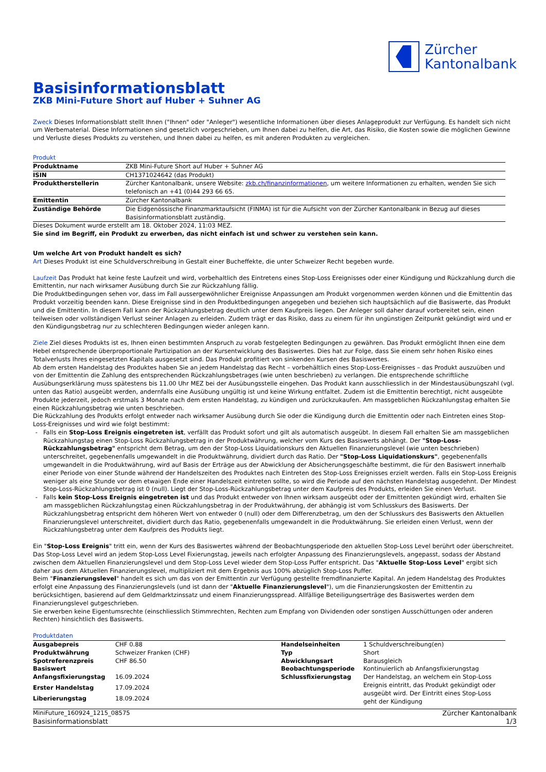Zürcher
Kantonalbank
Basisinformationsblatt
ZKB Mini-Future Short auf Huber + Suhner AG
Zweck Dieses Informationsblatt stellt Ihnen ("Ihnen" oder "Anleger") wesentliche Informationen über dieses Anlageprodukt zur Verfügung. Es handelt sich nicht um Werbematerial. Diese Informationen sind gesetzlich vorgeschrieben, um Ihnen dabei zu helfen, die Art, das Risiko, die Kosten sowie die möglichen Gewinne und Verluste dieses Produkts zu verstehen, und Ihnen dabei zu helfen, es mit anderen Produkten zu vergleichen.
Produkt
| Produktname | ZKB Mini-Future Short auf Huber + Suhner AG |
| ISIN | CH1371024642 (das Produkt) |
| Produktherstellerin | Zürcher Kantonalbank, unsere Website: zkb.ch/finanzinformationen , um weitere Informationen zu erhalten, wenden Sie sich telefonisch an +41 (0)44 293 66 65. |
| Emittentin | Zürcher Kantonalbank |
| Zuständige Behörde | Die Eidgenössische Finanzmarktaufsicht (FINMA) ist für die Aufsicht von der Zürcher Kantonalbank in Bezug auf dieses Basisinformationsblatt zuständig. |
Dieses Dokument wurde erstellt am 18. Oktober 2024, 11:03 MEZ.
Sie sind im Begriff, ein Produkt zu erwerben, das nicht einfach ist und schwer zu verstehen sein kann.
Um welche Art von Produkt handelt es sich?
Art Dieses Produkt ist eine Schuldverschreibung in Gestalt einer Bucheffekte, die unter Schweizer Recht begeben wurde.
Laufzeit Das Produkt hat keine feste Laufzeit und wird, vorbehaltlich des Eintretens eines Stop-Loss Ereignisses oder einer Kündigung und Rückzahlung durch die Emittentin, nur nach wirksamer Ausübung durch Sie zur Rückzahlung fällig.
Die Produktbedingungen sehen vor, dass im Fall aussergewöhnlicher Ereignisse Anpassungen am Produkt vorgenommen werden können und die Emittentin das Produkt vorzeitig beenden kann. Diese Ereignisse sind in den Produktbedingungen angegeben und beziehen sich hauptsächlich auf die Basiswerte, das Produkt und die Emittentin. In diesem Fall kann der Rückzahlungsbetrag deutlich unter dem Kaufpreis liegen. Der Anleger soll daher darauf vorbereitet sein, einen teilweisen oder vollständigen Verlust seiner Anlagen zu erleiden. Zudem trägt er das Risiko, dass zu einem für ihn ungünstigen Zeitpunkt gekündigt wird und er den Kündigungsbetrag nur zu schlechteren Bedingungen wieder anlegen kann.
Ziele Ziel dieses Produkts ist es, Ihnen einen bestimmten Anspruch zu vorab festgelegten Bedingungen zu gewähren. Das Produkt ermöglicht Ihnen eine dem Hebel entsprechende überproportionale Partizipation an der Kursentwicklung des Basiswertes. Dies hat zur Folge, dass Sie einem sehr hohen Risiko eines Totalverlusts Ihres eingesetzten Kapitals ausgesetzt sind. Das Produkt profitiert von sinkenden Kursen des Basiswertes.
Ab dem ersten Handelstag des Produktes haben Sie an jedem Handelstag das Recht – vorbehältlich eines Stop-Loss-Ereignisses – das Produkt auszuüben und von der Emittentin die Zahlung des entsprechenden Rückzahlungsbetrages (wie unten beschrieben) zu verlangen. Die entsprechende schriftliche Ausübungserklärung muss spätestens bis 11.00 Uhr MEZ bei der Ausübungsstelle eingehen. Das Produkt kann ausschliesslich in der Mindestausübungszahl (vgl. unten das Ratio) ausgeübt werden, andernfalls eine Ausübung ungültig ist und keine Wirkung entfaltet. Zudem ist die Emittentin berechtigt, nicht ausgeübte Produkte jederzeit, jedoch erstmals 3 Monate nach dem ersten Handelstag, zu kündigen und zurückzukaufen. Am massgeblichen Rückzahlungstag erhalten Sie einen Rückzahlungsbetrag wie unten beschrieben.
Die Rückzahlung des Produkts erfolgt entweder nach wirksamer Ausübung durch Sie oder die Kündigung durch die Emittentin oder nach Eintreten eines Stop-Loss-Ereignisses und wird wie folgt bestimmt:
Falls ein Stop-Loss Ereignis eingetreten ist, verfällt das Produkt sofort und gilt als automatisch ausgeübt. In diesem Fall erhalten Sie am massgeblichen Rückzahlungstag einen Stop-Loss Rückzahlungsbetrag in der Produktwährung, welcher vom Kurs des Basiswerts abhängt. Der "Stop-Loss-Rückzahlungsbetrag" entspricht dem Betrag, um den der Stop-Loss Liquidationskurs den Aktuellen Finanzierungslevel (wie unten beschrieben) unterschreitet, gegebenenfalls umgewandelt in die Produktwährung, dividiert durch das Ratio. Der "Stop-Loss Liquidationskurs", gegebenenfalls umgewandelt in die Produktwährung, wird auf Basis der Erträge aus der Abwicklung der Absicherungsgeschäfte bestimmt, die für den Basiswert innerhalb einer Periode von einer Stunde während der Handelszeiten des Produktes nach Eintreten des Stop-Loss Ereignisses erzielt werden. Falls ein Stop-Loss Ereignis weniger als eine Stunde vor dem etwaigen Ende einer Handelszeit eintreten sollte, so wird die Periode auf den nächsten Handelstag ausgedehnt. Der Mindest Stop-Loss-Rückzahlungsbetrag ist 0 (null). Liegt der Stop-Loss-Rückzahlungsbetrag unter dem Kaufpreis des Produkts, erleiden Sie einen Verlust.
Falls kein Stop-Loss Ereignis eingetreten ist und das Produkt entweder von Ihnen wirksam ausgeübt oder der Emittenten gekündigt wird, erhalten Sie am massgeblichen Rückzahlungstag einen Rückzahlungsbetrag in der Produktwährung, der abhängig ist vom Schlusskurs des Basiswerts. Der Rückzahlungsbetrag entspricht dem höheren Wert von entweder 0 (null) oder dem Differenzbetrag, um den der Schlusskurs des Basiswerts den Aktuellen Finanzierungslevel unterschreitet, dividiert durch das Ratio, gegebenenfalls umgewandelt in die Produktwährung. Sie erleiden einen Verlust, wenn der Rückzahlungsbetrag unter dem Kaufpreis des Produkts liegt.
Ein "Stop-Loss Ereignis" tritt ein, wenn der Kurs des Basiswertes während der Beobachtungsperiode den aktuellen Stop-Loss Level berührt oder überschreitet. Das Stop-Loss Level wird an jedem Stop-Loss Level Fixierungstag, jeweils nach erfolgter Anpassung des Finanzierungslevels, angepasst, sodass der Abstand zwischen dem Aktuellen Finanzierungslevel und dem Stop-Loss Level wieder dem Stop-Loss Puffer entspricht. Das "Aktuelle Stop-Loss Level" ergibt sich daher aus dem Aktuellen Finanzierungslevel, multipliziert mit dem Ergebnis aus 100% abzüglich Stop-Loss Puffer.
Beim "Finanzierungslevel" handelt es sich um das von der Emittentin zur Verfügung gestellte fremdfinanzierte Kapital. An jedem Handelstag des Produktes erfolgt eine Anpassung des Finanzierungslevels (und ist dann der "Aktuelle Finanzierungslevel"), um die Finanzierungskosten der Emittentin zu berücksichtigen, basierend auf dem Geldmarktzinssatz und einem Finanzierungsspread. Allfällige Beteiligungserträge des Basiswertes werden dem Finanzierungslevel gutgeschrieben.
Sie erwerben keine Eigentumsrechte (einschliesslich Stimmrechten, Rechten zum Empfang von Dividenden oder sonstigen Ausschüttungen oder anderen Rechten) hinsichtlich des Basiswerts.
Produktdaten
| Ausgabepreis | CHF 0.88 | Handelseinheiten | 1 Schuldverschreibung(en) |
| Produktwährung | Schweizer Franken (CHF) | Typ | Short |
| Spotreferenzpreis | CHF 86.50 | Abwicklungsart | Barausgleich |
| Basiswert | | Beobachtungsperiode | Kontinuierlich ab Anfangsfixierungstag |
| Anfangsfixierungstag | 16.09.2024 | Schlussfixierungstag | Der Handelstag, an welchem ein Stop-Loss Ereignis eintritt, das Produkt gekündigt oder ausgeübt wird. Der Eintritt eines Stop-Loss geht der Kündigung |
| Erster Handelstag | 17.09.2024 | | |
| Liberierungstag | 18.09.2024 | | |
MiniFuture_160924_1215_08575
Basisinformationsblatt
Zürcher Kantonalbank
1/3